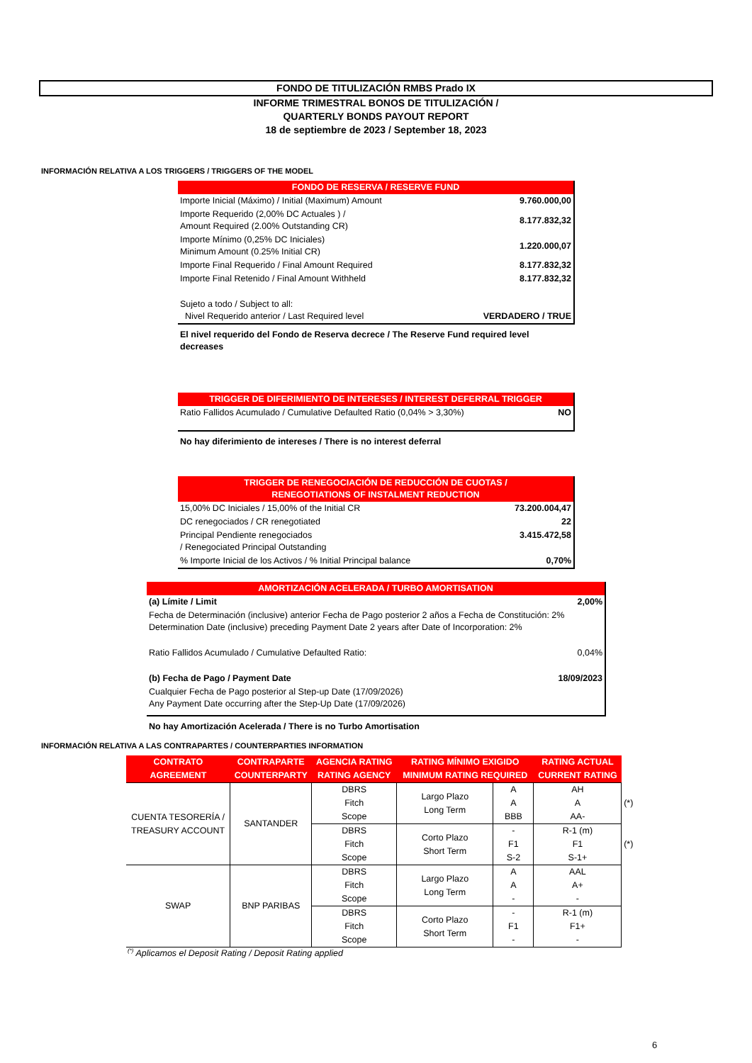FONDO DE TITULIZACIÓN RMBS Prado IX
INFORME TRIMESTRAL BONOS DE TITULIZACIÓN /
QUARTERLY BONDS PAYOUT REPORT
18 de septiembre de 2023 / September 18, 2023
INFORMACIÓN RELATIVA A LOS TRIGGERS / TRIGGERS OF THE MODEL
| FONDO DE RESERVA / RESERVE FUND | |
| Importe Inicial (Máximo) / Initial (Maximum) Amount | 9.760.000,00 |
| Importe Requerido (2,00% DC Actuales ) / Amount Required (2.00% Outstanding CR) | 8.177.832,32 |
| Importe Mínimo (0,25% DC Iniciales) Minimum Amount (0.25% Initial CR) | 1.220.000,07 |
| Importe Final Requerido / Final Amount Required | 8.177.832,32 |
| Importe Final Retenido / Final Amount Withheld | 8.177.832,32 |
| Sujeto a todo / Subject to all: Nivel Requerido anterior / Last Required level | VERDADERO / TRUE |
El nivel requerido del Fondo de Reserva decrece / The Reserve Fund required level decreases
| TRIGGER DE DIFERIMIENTO DE INTERESES / INTEREST DEFERRAL TRIGGER | |
| Ratio Fallidos Acumulado / Cumulative Defaulted Ratio (0,04% > 3,30%) | NO |
No hay diferimiento de intereses / There is no interest deferral
| TRIGGER DE RENEGOCIACIÓN DE REDUCCIÓN DE CUOTAS / RENEGOTIATIONS OF INSTALMENT REDUCTION | |
| 15,00% DC Iniciales / 15,00% of the Initial CR | 73.200.004,47 |
| DC renegociados / CR renegotiated | 22 |
| Principal Pendiente renegociados / Renegociated Principal Outstanding | 3.415.472,58 |
| % Importe Inicial de los Activos / % Initial Principal balance | 0,70% |
| AMORTIZACIÓN ACELERADA / TURBO AMORTISATION | |
| (a) Límite / Limit | 2,00% |
| Fecha de Determinación (inclusive) anterior Fecha de Pago posterior 2 años a Fecha de Constitución: 2% Determination Date (inclusive) preceding Payment Date 2 years after Date of Incorporation: 2% | |
| Ratio Fallidos Acumulado / Cumulative Defaulted Ratio: | 0,04% |
| (b) Fecha de Pago / Payment Date | 18/09/2023 |
| Cualquier Fecha de Pago posterior al Step-up Date (17/09/2026) Any Payment Date occurring after the Step-Up Date (17/09/2026) | |
No hay Amortización Acelerada / There is no Turbo Amortisation
INFORMACIÓN RELATIVA A LAS CONTRAPARTES / COUNTERPARTIES INFORMATION
| CONTRATO AGREEMENT | CONTRAPARTE COUNTERPARTY | AGENCIA RATING RATING AGENCY | RATING MÍNIMO EXIGIDO MINIMUM RATING REQUIRED | | RATING ACTUAL CURRENT RATING | |
| --- | --- | --- | --- | --- | --- | --- |
| CUENTA TESORERÍA / TREASURY ACCOUNT | SANTANDER | DBRS Fitch Scope | Largo Plazo Long Term | A A BBB | AH A AA- | (*) |
| | | DBRS Fitch Scope | Corto Plazo Short Term | - F1 S-2 | R-1 (m) F1 S-1+ | (*) |
| SWAP | BNP PARIBAS | DBRS Fitch Scope | Largo Plazo Long Term | A A - | AAL A+ - | |
| | | DBRS Fitch Scope | Corto Plazo Short Term | - F1 - | R-1 (m) F1+ - | |
<sup>(*)</sup> Aplicamos el Deposit Rating / Deposit Rating applied
6